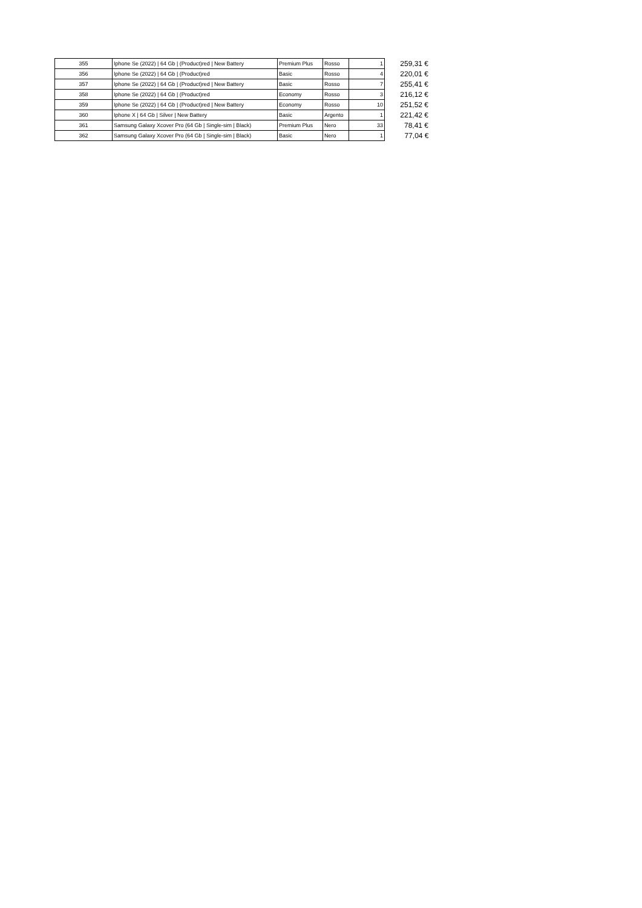| 355 | Iphone Se (2022) / 64 Gb / (Product)red / New Battery | Premium Plus | Rosso | 1 | 259,31 € |
| 356 | Iphone Se (2022) / 64 Gb / (Product)red | Basic | Rosso | 4 | 220,01 € |
| 357 | Iphone Se (2022) / 64 Gb / (Product)red / New Battery | Basic | Rosso | 7 | 255,41 € |
| 358 | Iphone Se (2022) / 64 Gb / (Product)red | Economy | Rosso | 3 | 216,12 € |
| 359 | Iphone Se (2022) / 64 Gb / (Product)red / New Battery | Economy | Rosso | 10 | 251,52 € |
| 360 | Iphone X / 64 Gb / Silver / New Battery | Basic | Argento | 1 | 221,42 € |
| 361 | Samsung Galaxy Xcover Pro (64 Gb / Single-sim / Black) | Premium Plus | Nero | 33 | 78,41 € |
| 362 | Samsung Galaxy Xcover Pro (64 Gb / Single-sim / Black) | Basic | Nero | 1 | 77,04 € |